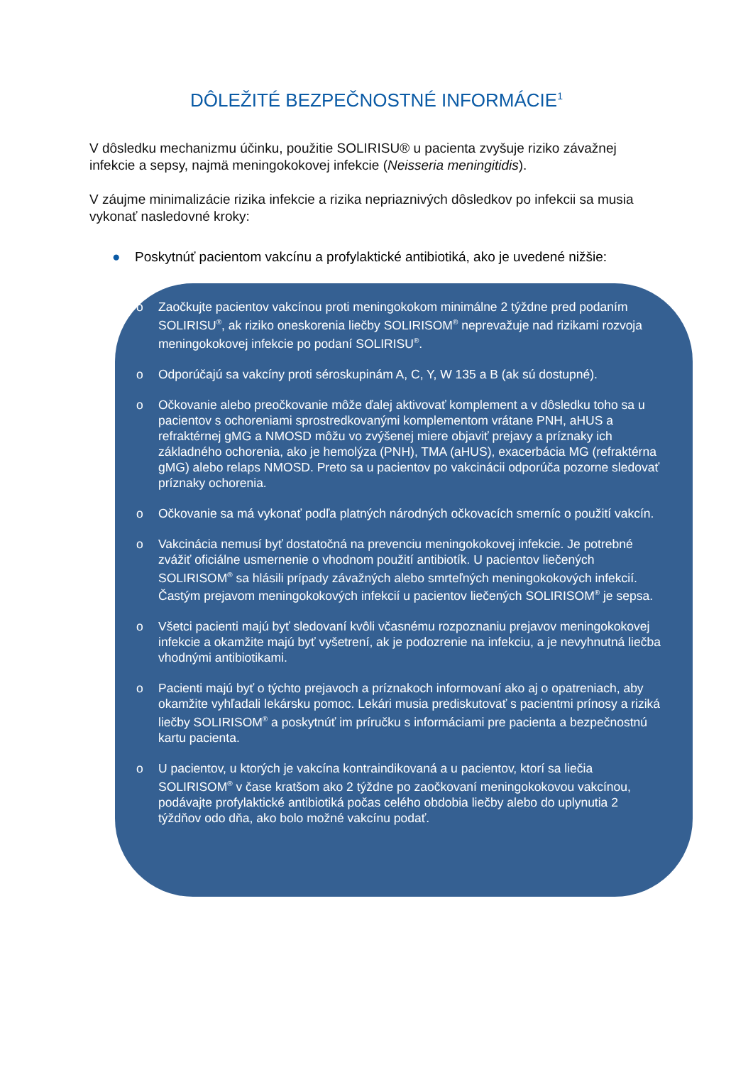DÔLEŽITÉ BEZPEČNOSTNÉ INFORMÁCIE<sup>1</sup>
V dôsledku mechanizmu účinku, použitie SOLIRISU® u pacienta zvyšuje riziko závažnej infekcie a sepsy, najmä meningokokovej infekcie (Neisseria meningitidis).
V záujme minimalizácie rizika infekcie a rizika nepriaznivých dôsledkov po infekcii sa musia vykonať nasledovné kroky:
● Poskytnúť pacientom vakcínu a profylaktické antibiotiká, ako je uvedené nižšie:
o Zaočkujte pacientov vakcínou proti meningokokom minimálne 2 týždne pred podaním SOLIRISU<sup>®</sup>, ak riziko oneskorenia liečby SOLIRISOM<sup>®</sup> neprevažuje nad rizikami rozvoja meningokokovej infekcie po podaní SOLIRISU<sup>®</sup>.
o Odporúčajú sa vakcíny proti séroskupinám A, C, Y, W 135 a B (ak sú dostupné).
o Očkovanie alebo preočkovanie môže ďalej aktivovať komplement a v dôsledku toho sa u pacientov s ochoreniami sprostredkovanými komplementom vrátane PNH, aHUS a refraktérnej gMG a NMOSD môžu vo zvýšenej miere objaviť prejavy a príznaky ich základného ochorenia, ako je hemolýza (PNH), TMA (aHUS), exacerbácia MG (refraktérna gMG) alebo relaps NMOSD. Preto sa u pacientov po vakcinácii odporúča pozorne sledovať príznaky ochorenia.
o Očkovanie sa má vykonať podľa platných národných očkovacích smerníc o použití vakcín.
o Vakcinácia nemusí byť dostatočná na prevenciu meningokokovej infekcie. Je potrebné zvážiť oficiálne usmernenie o vhodnom použití antibiotík. U pacientov liečených SOLIRISOM<sup>®</sup> sa hlásili prípady závažných alebo smrteľných meningokokových infekcií. Častým prejavom meningokokových infekcií u pacientov liečených SOLIRISOM<sup>®</sup> je sepsa.
o Všetci pacienti majú byť sledovaní kvôli včasnému rozpoznaniu prejavov meningokokovej infekcie a okamžite majú byť vyšetrení, ak je podozrenie na infekciu, a je nevyhnutná liečba vhodnými antibiotikami.
o Pacienti majú byť o týchto prejavoch a príznakoch informovaní ako aj o opatreniach, aby okamžite vyhľadali lekársku pomoc. Lekári musia prediskutovať s pacientmi prínosy a riziká liečby SOLIRISOM<sup>®</sup> a poskytnúť im príručku s informáciami pre pacienta a bezpečnostnú kartu pacienta.
o U pacientov, u ktorých je vakcína kontraindikovaná a u pacientov, ktorí sa liečia SOLIRISOM<sup>®</sup> v čase kratšom ako 2 týždne po zaočkovaní meningokokovou vakcínou, podávajte profylaktické antibiotiká počas celého obdobia liečby alebo do uplynutia 2 týždňov odo dňa, ako bolo možné vakcínu podať.